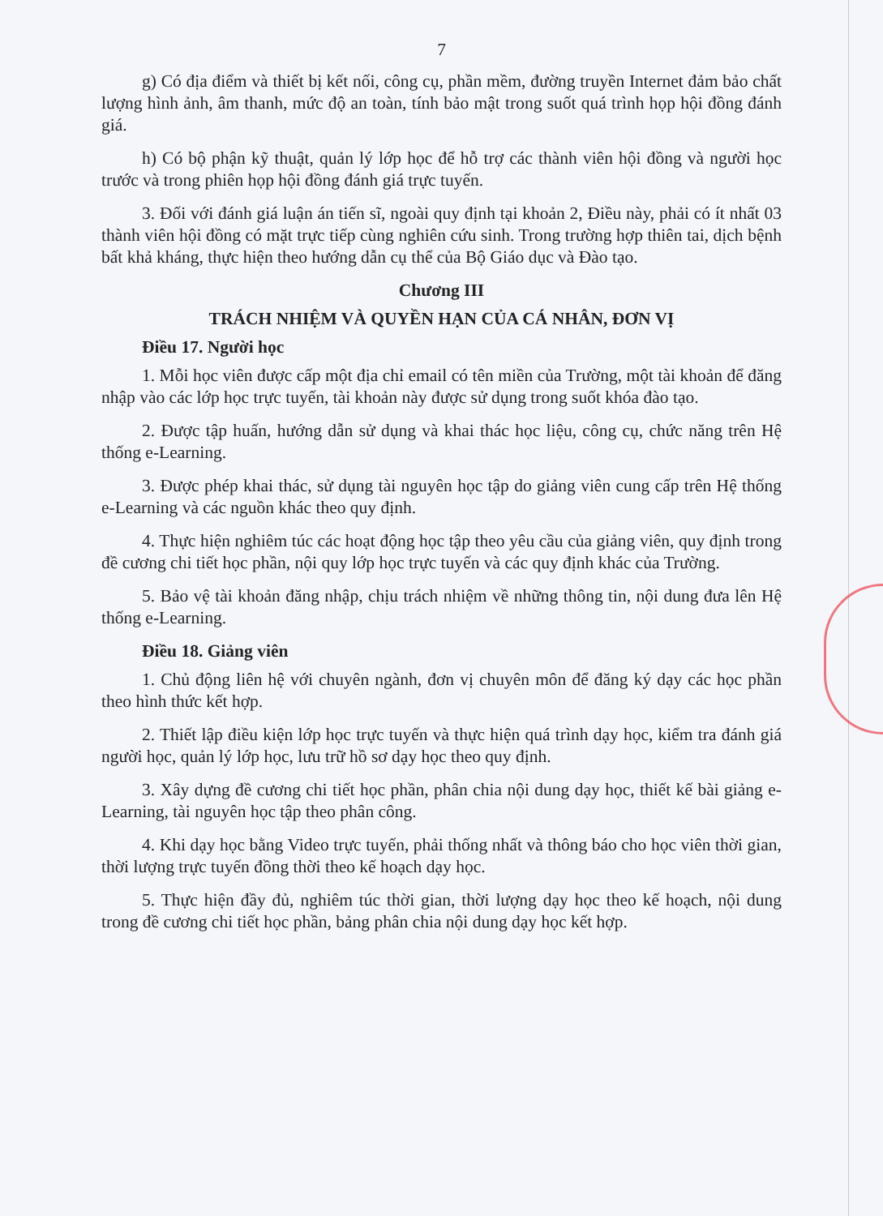7
g) Có địa điểm và thiết bị kết nối, công cụ, phần mềm, đường truyền Internet đảm bảo chất lượng hình ảnh, âm thanh, mức độ an toàn, tính bảo mật trong suốt quá trình họp hội đồng đánh giá.
h) Có bộ phận kỹ thuật, quản lý lớp học để hỗ trợ các thành viên hội đồng và người học trước và trong phiên họp hội đồng đánh giá trực tuyến.
3. Đối với đánh giá luận án tiến sĩ, ngoài quy định tại khoản 2, Điều này, phải có ít nhất 03 thành viên hội đồng có mặt trực tiếp cùng nghiên cứu sinh. Trong trường hợp thiên tai, dịch bệnh bất khả kháng, thực hiện theo hướng dẫn cụ thể của Bộ Giáo dục và Đào tạo.
Chương III
TRÁCH NHIỆM VÀ QUYỀN HẠN CỦA CÁ NHÂN, ĐƠN VỊ
Điều 17. Người học
1. Mỗi học viên được cấp một địa chỉ email có tên miền của Trường, một tài khoản để đăng nhập vào các lớp học trực tuyến, tài khoản này được sử dụng trong suốt khóa đào tạo.
2. Được tập huấn, hướng dẫn sử dụng và khai thác học liệu, công cụ, chức năng trên Hệ thống e-Learning.
3. Được phép khai thác, sử dụng tài nguyên học tập do giảng viên cung cấp trên Hệ thống e-Learning và các nguồn khác theo quy định.
4. Thực hiện nghiêm túc các hoạt động học tập theo yêu cầu của giảng viên, quy định trong đề cương chi tiết học phần, nội quy lớp học trực tuyến và các quy định khác của Trường.
5. Bảo vệ tài khoản đăng nhập, chịu trách nhiệm về những thông tin, nội dung đưa lên Hệ thống e-Learning.
Điều 18. Giảng viên
1. Chủ động liên hệ với chuyên ngành, đơn vị chuyên môn để đăng ký dạy các học phần theo hình thức kết hợp.
2. Thiết lập điều kiện lớp học trực tuyến và thực hiện quá trình dạy học, kiểm tra đánh giá người học, quản lý lớp học, lưu trữ hồ sơ dạy học theo quy định.
3. Xây dựng đề cương chi tiết học phần, phân chia nội dung dạy học, thiết kế bài giảng e-Learning, tài nguyên học tập theo phân công.
4. Khi dạy học bằng Video trực tuyến, phải thống nhất và thông báo cho học viên thời gian, thời lượng trực tuyến đồng thời theo kế hoạch dạy học.
5. Thực hiện đầy đủ, nghiêm túc thời gian, thời lượng dạy học theo kế hoạch, nội dung trong đề cương chi tiết học phần, bảng phân chia nội dung dạy học kết hợp.